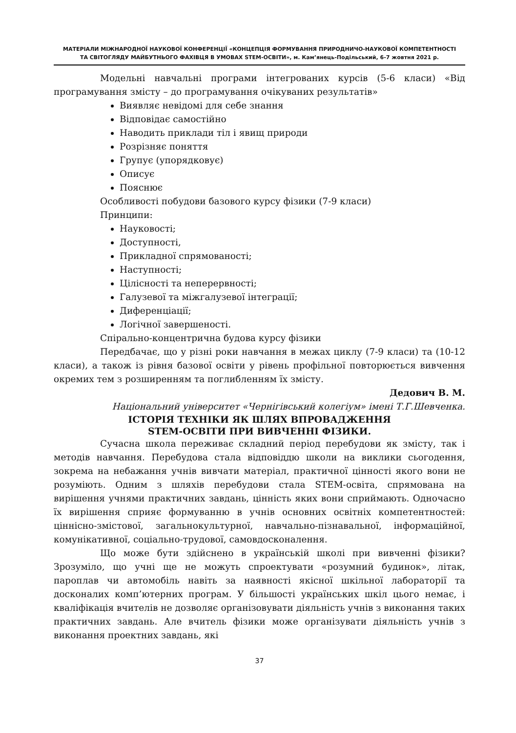МАТЕРІАЛИ МІЖНАРОДНОЇ НАУКОВОЇ КОНФЕРЕНЦІЇ «КОНЦЕПЦІЯ ФОРМУВАННЯ ПРИРОДНИЧО-НАУКОВОЇ КОМПЕТЕНТНОСТІ
ТА СВІТОГЛЯДУ МАЙБУТНЬОГО ФАХІВЦЯ В УМОВАХ STEM-ОСВІТИ», м. Кам’янець-Подільський, 6-7 жовтня 2021 р.
Модельні навчальні програми інтегрованих курсів (5-6 класи) «Від програмування змісту – до програмування очікуваних результатів»
Виявляє невідомі для себе знання
Відповідає самостійно
Наводить приклади тіл і явищ природи
Розрізняє поняття
Групує (упорядковує)
Описує
Пояснює
Особливості побудови базового курсу фізики (7-9 класи)
Принципи:
Науковості;
Доступності,
Прикладної спрямованості;
Наступності;
Цілісності та неперервності;
Галузевої та міжгалузевої інтеграції;
Диференціації;
Логічної завершеності.
Спірально-концентрична будова курсу фізики
Передбачає, що у різні роки навчання в межах циклу (7-9 класи) та (10-12 класи), а також із рівня базової освіти у рівень профільної повторюється вивчення окремих тем з розширенням та поглибленням їх змісту.
Дедович В. М.
Національний університет «Чернігівський колегіум» імені Т.Г.Шевченка.
ІСТОРІЯ ТЕХНІКИ ЯК ШЛЯХ ВПРОВАДЖЕННЯ
STEM-ОСВІТИ ПРИ ВИВЧЕННІ ФІЗИКИ.
Сучасна школа переживає складний період перебудови як змісту, так і методів навчання. Перебудова стала відповіддю школи на виклики сьогодення, зокрема на небажання учнів вивчати матеріал, практичної цінності якого вони не розуміють. Одним з шляхів перебудови стала STEM-освіта, спрямована на вирішення учнями практичних завдань, цінність яких вони сприймають. Одночасно їх вирішення сприяє формуванню в учнів основних освітніх компетентностей: ціннісно-змістової, загальнокультурної, навчально-пізнавальної, інформаційної, комунікативної, соціально-трудової, самовдосконалення.
Що може бути здійснено в українській школі при вивченні фізики? Зрозуміло, що учні ще не можуть спроектувати «розумний будинок», літак, пароплав чи автомобіль навіть за наявності якісної шкільної лабораторії та досконалих комп’ютерних програм. У більшості українських шкіл цього немає, і кваліфікація вчителів не дозволяє організовувати діяльність учнів з виконання таких практичних завдань. Але вчитель фізики може організувати діяльність учнів з виконання проектних завдань, які
37